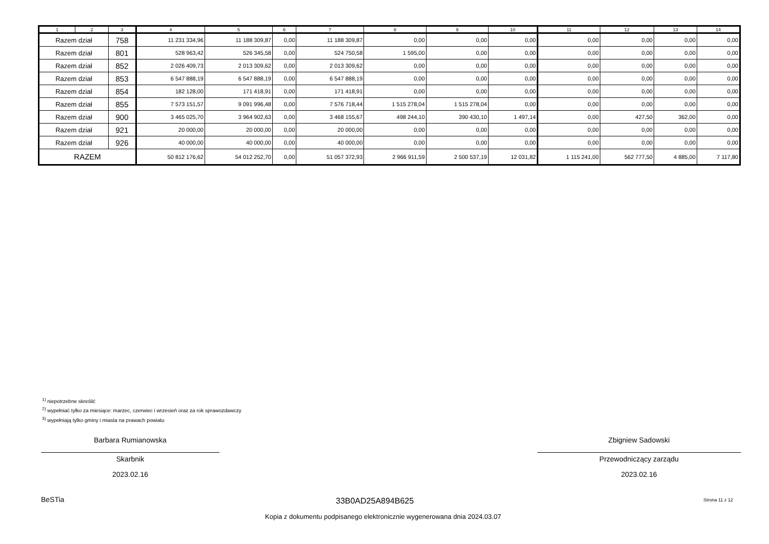| 1 | 2 | 3 | 4 | 5 | 6 | 7 | 8 | 9 | 10 | 11 | 12 | 13 | 14 |
| --- | --- | --- | --- | --- | --- | --- | --- | --- | --- | --- | --- | --- | --- |
| Razem dział | | 758 | 11 231 334,96 | 11 188 309,87 | 0,00 | 11 188 309,87 | 0,00 | 0,00 | 0,00 | 0,00 | 0,00 | 0,00 | 0,00 |
| Razem dział | | 801 | 528 963,42 | 526 345,58 | 0,00 | 524 750,58 | 1 595,00 | 0,00 | 0,00 | 0,00 | 0,00 | 0,00 | 0,00 |
| Razem dział | | 852 | 2 026 409,73 | 2 013 309,62 | 0,00 | 2 013 309,62 | 0,00 | 0,00 | 0,00 | 0,00 | 0,00 | 0,00 | 0,00 |
| Razem dział | | 853 | 6 547 888,19 | 6 547 888,19 | 0,00 | 6 547 888,19 | 0,00 | 0,00 | 0,00 | 0,00 | 0,00 | 0,00 | 0,00 |
| Razem dział | | 854 | 182 128,00 | 171 418,91 | 0,00 | 171 418,91 | 0,00 | 0,00 | 0,00 | 0,00 | 0,00 | 0,00 | 0,00 |
| Razem dział | | 855 | 7 573 151,57 | 9 091 996,48 | 0,00 | 7 576 718,44 | 1 515 278,04 | 1 515 278,04 | 0,00 | 0,00 | 0,00 | 0,00 | 0,00 |
| Razem dział | | 900 | 3 465 025,70 | 3 964 902,63 | 0,00 | 3 468 155,67 | 498 244,10 | 390 430,10 | 1 497,14 | 0,00 | 427,50 | 362,00 | 0,00 |
| Razem dział | | 921 | 20 000,00 | 20 000,00 | 0,00 | 20 000,00 | 0,00 | 0,00 | 0,00 | 0,00 | 0,00 | 0,00 | 0,00 |
| Razem dział | | 926 | 40 000,00 | 40 000,00 | 0,00 | 40 000,00 | 0,00 | 0,00 | 0,00 | 0,00 | 0,00 | 0,00 | 0,00 |
| RAZEM | | | 50 812 176,62 | 54 012 252,70 | 0,00 | 51 057 372,93 | 2 966 911,59 | 2 500 537,19 | 12 031,82 | 1 115 241,00 | 562 777,50 | 4 885,00 | 7 117,80 |
<sup>1)</sup> niepotrzebne skreślić
<sup>2)</sup> wypełniać tylko za miesiące: marzec, czerwiec i wrzesień oraz za rok sprawozdawczy
<sup>3)</sup> wypełniają tylko gminy i miasta na prawach powiatu
Barbara Rumianowska
Skarbnik
2023.02.16
Zbigniew Sadowski
Przewodniczący zarządu
2023.02.16
BeSTia 33B0AD25A894B625 Strona 11 z 12
Kopia z dokumentu podpisanego elektronicznie wygenerowana dnia 2024.03.07